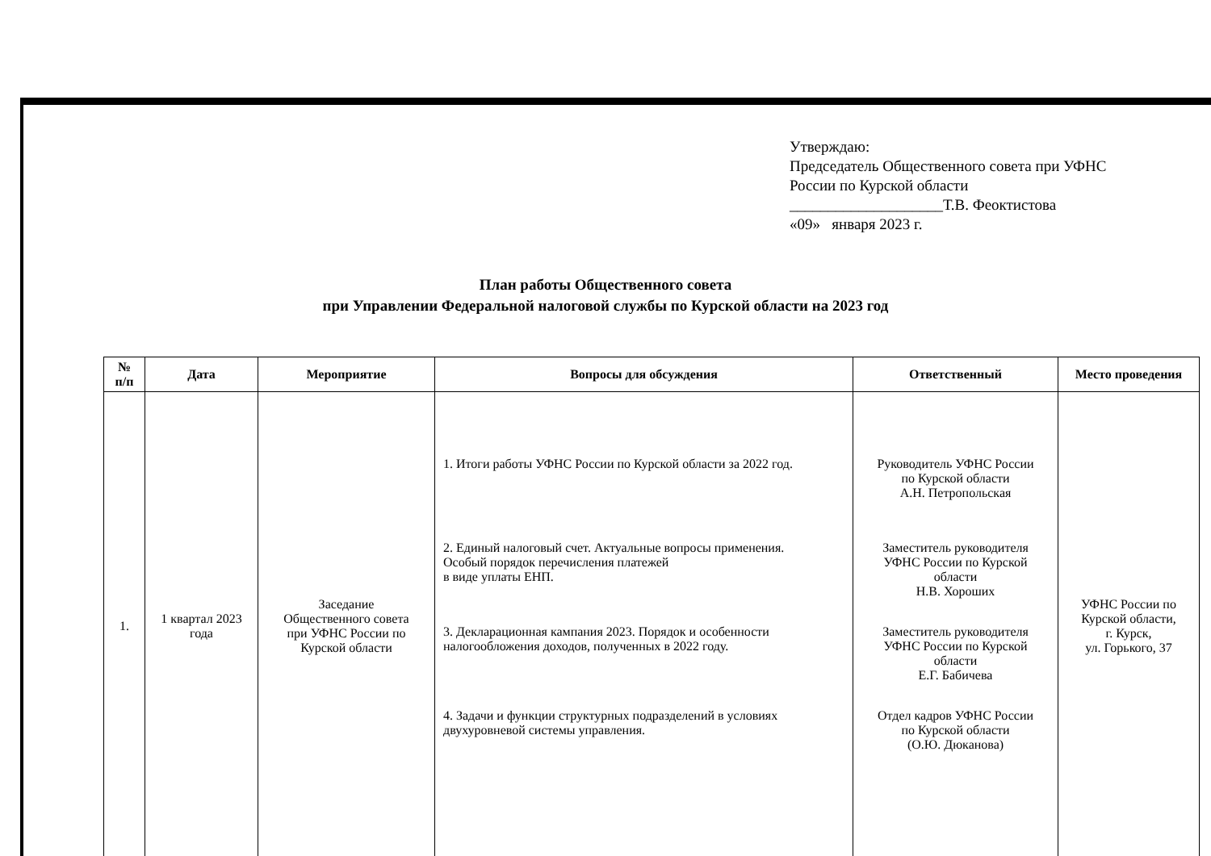Утверждаю:
Председатель Общественного совета при УФНС
России по Курской области
____________________Т.В. Феоктистова
«09» января 2023 г.
План работы Общественного совета
при Управлении Федеральной налоговой службы по Курской области на 2023 год
| № п/п | Дата | Мероприятие | Вопросы для обсуждения | Ответственный | Место проведения |
| --- | --- | --- | --- | --- | --- |
| 1. | 1 квартал 2023 года | Заседание Общественного совета при УФНС России по Курской области | 1. Итоги работы УФНС России по Курской области за 2022 год. 2. Единый налоговый счет. Актуальные вопросы применения. Особый порядок перечисления платежей в виде уплаты ЕНП. 3. Декларационная кампания 2023. Порядок и особенности налогообложения доходов, полученных в 2022 году. 4. Задачи и функции структурных подразделений в условиях двухуровневой системы управления. | Руководитель УФНС России по Курской области А.Н. Петропольская Заместитель руководителя УФНС России по Курской области Н.В. Хороших Заместитель руководителя УФНС России по Курской области Е.Г. Бабичева Отдел кадров УФНС России по Курской области (О.Ю. Дюканова) | УФНС России по Курской области, г. Курск, ул. Горького, 37 |